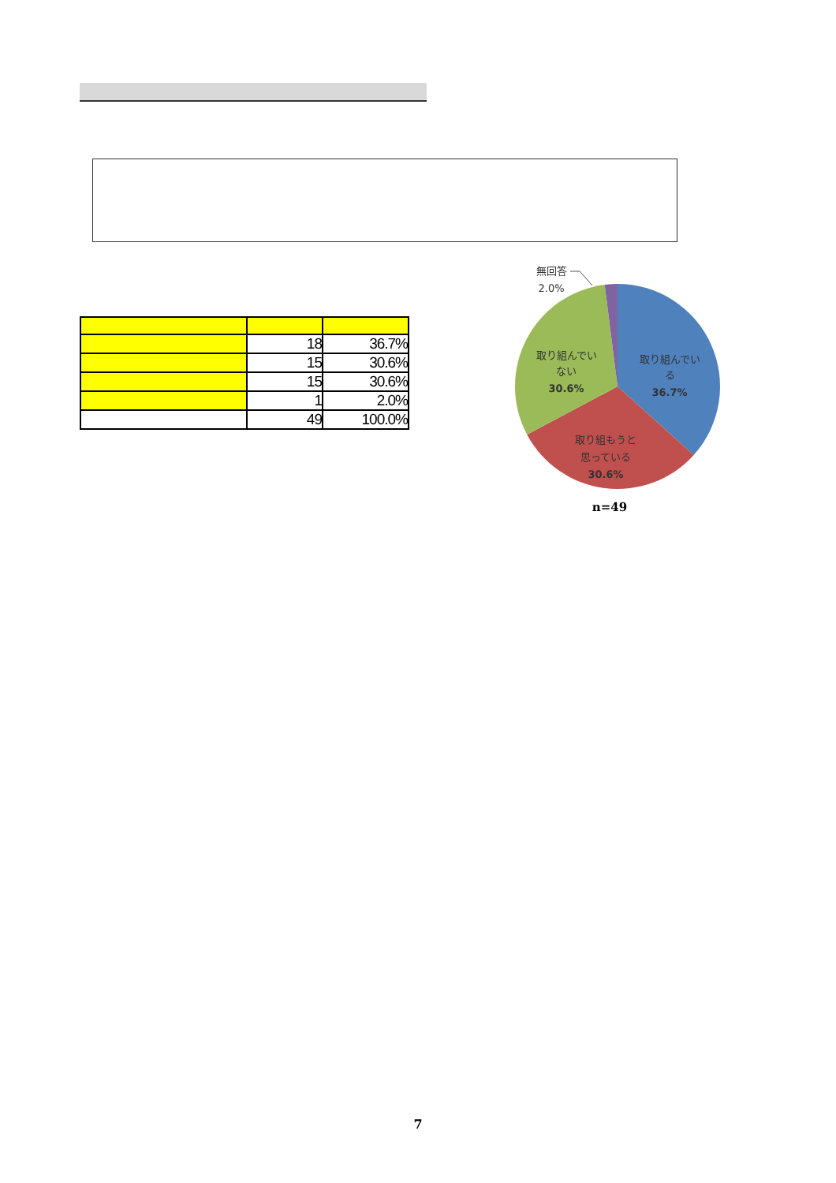| | 18 | 36.7% |
| | 15 | 30.6% |
| | 15 | 30.6% |
| | 1 | 2.0% |
| | 49 | 100.0% |
無回答
2.0%
取り組んでい
る
36.7%
取り組んでい
ない
30.6%
取り組もうと
思っている
30.6%
n=49
7